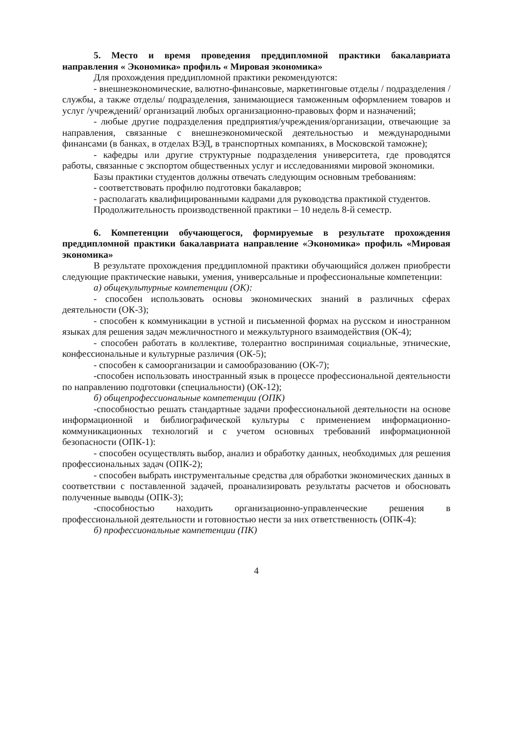5. Место и время проведения преддипломной практики бакалавриата направления « Экономика» профиль « Мировая экономика»
Для прохождения преддипломной практики рекомендуются:
- внешнеэкономические, валютно-финансовые, маркетинговые отделы / подразделения / службы, а также отделы/ подразделения, занимающиеся таможенным оформлением товаров и услуг /учреждений/ организаций любых организационно-правовых форм и назначений;
- любые другие подразделения предприятия/учреждения/организации, отвечающие за направления, связанные с внешнеэкономической деятельностью и международными финансами (в банках, в отделах ВЭД, в транспортных компаниях, в Московской таможне);
- кафедры или другие структурные подразделения университета, где проводятся работы, связанные с экспортом общественных услуг и исследованиями мировой экономики.
Базы практики студентов должны отвечать следующим основным требованиям:
- соответствовать профилю подготовки бакалавров;
- располагать квалифицированными кадрами для руководства практикой студентов.
Продолжительность производственной практики – 10 недель 8-й семестр.
6. Компетенции обучающегося, формируемые в результате прохождения преддипломной практики бакалавриата направление «Экономика» профиль «Мировая экономика»
В результате прохождения преддипломной практики обучающийся должен приобрести следующие практические навыки, умения, универсальные и профессиональные компетенции:
а) общекультурные компетенции (ОК):
- способен использовать основы экономических знаний в различных сферах деятельности (ОК-3);
- способен к коммуникации в устной и письменной формах на русском и иностранном языках для решения задач межличностного и межкультурного взаимодействия (ОК-4);
- способен работать в коллективе, толерантно воспринимая социальные, этнические, конфессиональные и культурные различия (ОК-5);
- способен к самоорганизации и самообразованию (ОК-7);
-способен использовать иностранный язык в процессе профессиональной деятельности по направлению подготовки (специальности) (ОК-12);
б) общепрофессиональные компетенции (ОПК)
-способностью решать стандартные задачи профессиональной деятельности на основе информационной и библиографической культуры с применением информационно-коммуникационных технологий и с учетом основных требований информационной безопасности (ОПК-1):
- способен осуществлять выбор, анализ и обработку данных, необходимых для решения профессиональных задач (ОПК-2);
- способен выбрать инструментальные средства для обработки экономических данных в соответствии с поставленной задачей, проанализировать результаты расчетов и обосновать полученные выводы (ОПК-3);
-способностью находить организационно-управленческие решения в профессиональной деятельности и готовностью нести за них ответственность (ОПК-4):
б) профессиональные компетенции (ПК)
4